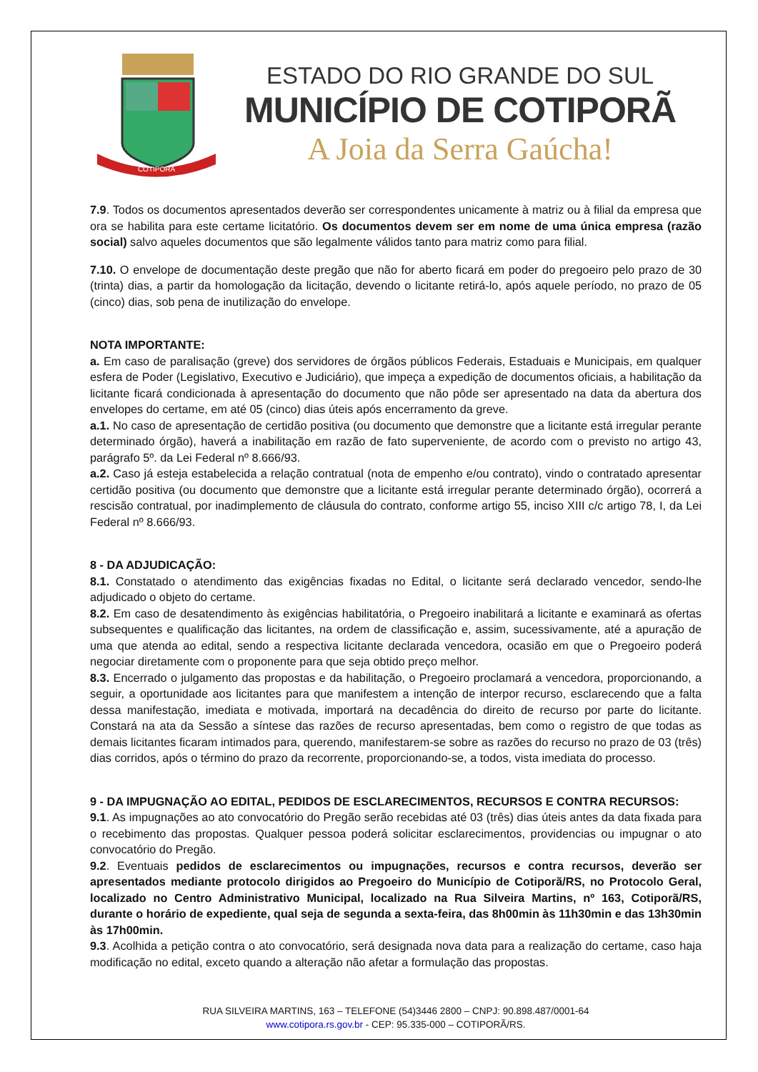COTIPORÃ
ESTADO DO RIO GRANDE DO SUL
MUNICÍPIO DE COTIPORÃ
A Joia da Serra Gaúcha!
7.9. Todos os documentos apresentados deverão ser correspondentes unicamente à matriz ou à filial da empresa que ora se habilita para este certame licitatório. Os documentos devem ser em nome de uma única empresa (razão social) salvo aqueles documentos que são legalmente válidos tanto para matriz como para filial.
7.10. O envelope de documentação deste pregão que não for aberto ficará em poder do pregoeiro pelo prazo de 30 (trinta) dias, a partir da homologação da licitação, devendo o licitante retirá-lo, após aquele período, no prazo de 05 (cinco) dias, sob pena de inutilização do envelope.
NOTA IMPORTANTE:
a. Em caso de paralisação (greve) dos servidores de órgãos públicos Federais, Estaduais e Municipais, em qualquer esfera de Poder (Legislativo, Executivo e Judiciário), que impeça a expedição de documentos oficiais, a habilitação da licitante ficará condicionada à apresentação do documento que não pôde ser apresentado na data da abertura dos envelopes do certame, em até 05 (cinco) dias úteis após encerramento da greve.
a.1. No caso de apresentação de certidão positiva (ou documento que demonstre que a licitante está irregular perante determinado órgão), haverá a inabilitação em razão de fato superveniente, de acordo com o previsto no artigo 43, parágrafo 5º. da Lei Federal nº 8.666/93.
a.2. Caso já esteja estabelecida a relação contratual (nota de empenho e/ou contrato), vindo o contratado apresentar certidão positiva (ou documento que demonstre que a licitante está irregular perante determinado órgão), ocorrerá a rescisão contratual, por inadimplemento de cláusula do contrato, conforme artigo 55, inciso XIII c/c artigo 78, I, da Lei Federal nº 8.666/93.
8 - DA ADJUDICAÇÃO:
8.1. Constatado o atendimento das exigências fixadas no Edital, o licitante será declarado vencedor, sendo-lhe adjudicado o objeto do certame.
8.2. Em caso de desatendimento às exigências habilitatória, o Pregoeiro inabilitará a licitante e examinará as ofertas subsequentes e qualificação das licitantes, na ordem de classificação e, assim, sucessivamente, até a apuração de uma que atenda ao edital, sendo a respectiva licitante declarada vencedora, ocasião em que o Pregoeiro poderá negociar diretamente com o proponente para que seja obtido preço melhor.
8.3. Encerrado o julgamento das propostas e da habilitação, o Pregoeiro proclamará a vencedora, proporcionando, a seguir, a oportunidade aos licitantes para que manifestem a intenção de interpor recurso, esclarecendo que a falta dessa manifestação, imediata e motivada, importará na decadência do direito de recurso por parte do licitante. Constará na ata da Sessão a síntese das razões de recurso apresentadas, bem como o registro de que todas as demais licitantes ficaram intimados para, querendo, manifestarem-se sobre as razões do recurso no prazo de 03 (três) dias corridos, após o término do prazo da recorrente, proporcionando-se, a todos, vista imediata do processo.
9 - DA IMPUGNAÇÃO AO EDITAL, PEDIDOS DE ESCLARECIMENTOS, RECURSOS E CONTRA RECURSOS:
9.1. As impugnações ao ato convocatório do Pregão serão recebidas até 03 (três) dias úteis antes da data fixada para o recebimento das propostas. Qualquer pessoa poderá solicitar esclarecimentos, providencias ou impugnar o ato convocatório do Pregão.
9.2. Eventuais pedidos de esclarecimentos ou impugnações, recursos e contra recursos, deverão ser apresentados mediante protocolo dirigidos ao Pregoeiro do Município de Cotiporã/RS, no Protocolo Geral, localizado no Centro Administrativo Municipal, localizado na Rua Silveira Martins, nº 163, Cotiporã/RS, durante o horário de expediente, qual seja de segunda a sexta-feira, das 8h00min às 11h30min e das 13h30min às 17h00min.
9.3. Acolhida a petição contra o ato convocatório, será designada nova data para a realização do certame, caso haja modificação no edital, exceto quando a alteração não afetar a formulação das propostas.
RUA SILVEIRA MARTINS, 163 – TELEFONE (54)3446 2800 – CNPJ: 90.898.487/0001-64
www.cotipora.rs.gov.br - CEP: 95.335-000 – COTIPORÃ/RS.